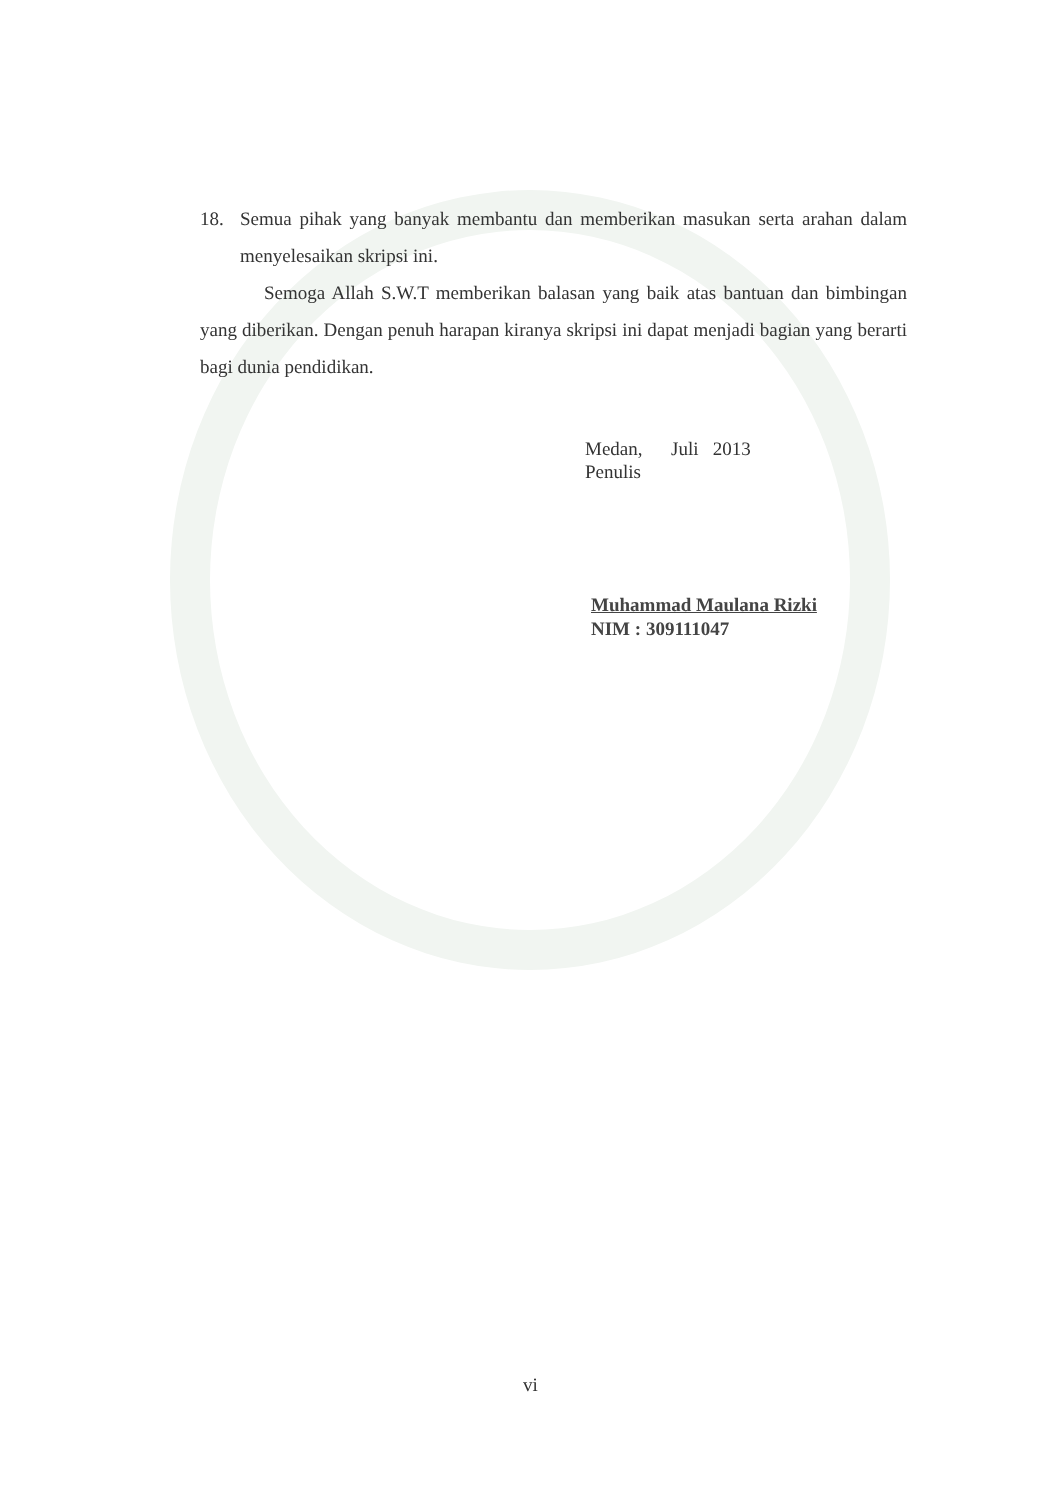18. Semua pihak yang banyak membantu dan memberikan masukan serta arahan dalam menyelesaikan skripsi ini.
Semoga Allah S.W.T memberikan balasan yang baik atas bantuan dan bimbingan yang diberikan. Dengan penuh harapan kiranya skripsi ini dapat menjadi bagian yang berarti bagi dunia pendidikan.
Medan, Juli 2013
Penulis
Muhammad Maulana Rizki
NIM : 309111047
vi